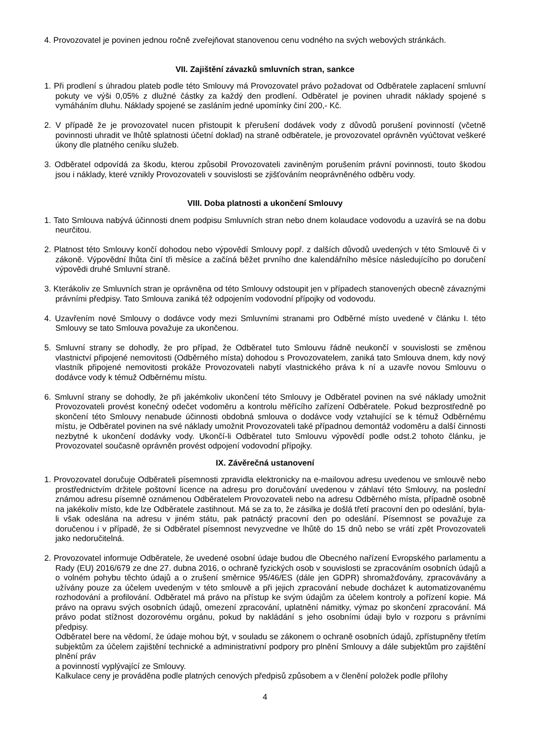4. Provozovatel je povinen jednou ročně zveřejňovat stanovenou cenu vodného na svých webových stránkách.
VII. Zajištění závazků smluvních stran, sankce
1. Při prodlení s úhradou plateb podle této Smlouvy má Provozovatel právo požadovat od Odběratele zaplacení smluvní pokuty ve výši 0,05% z dlužné částky za každý den prodlení. Odběratel je povinen uhradit náklady spojené s vymáháním dluhu. Náklady spojené se zasláním jedné upomínky činí 200,- Kč.
2. V případě že je provozovatel nucen přistoupit k přerušení dodávek vody z důvodů porušení povinností (včetně povinnosti uhradit ve lhůtě splatnosti účetní doklad) na straně odběratele, je provozovatel oprávněn vyúčtovat veškeré úkony dle platného ceníku služeb.
3. Odběratel odpovídá za škodu, kterou způsobil Provozovateli zaviněným porušením právní povinnosti, touto škodou jsou i náklady, které vznikly Provozovateli v souvislosti se zjišťováním neoprávněného odběru vody.
VIII. Doba platnosti a ukončení Smlouvy
1. Tato Smlouva nabývá účinnosti dnem podpisu Smluvních stran nebo dnem kolaudace vodovodu a uzavírá se na dobu neurčitou.
2. Platnost této Smlouvy končí dohodou nebo výpovědí Smlouvy popř. z dalších důvodů uvedených v této Smlouvě či v zákoně. Výpovědní lhůta činí tři měsíce a začíná běžet prvního dne kalendářního měsíce následujícího po doručení výpovědi druhé Smluvní straně.
3. Kterákoliv ze Smluvních stran je oprávněna od této Smlouvy odstoupit jen v případech stanovených obecně závaznými právními předpisy. Tato Smlouva zaniká též odpojením vodovodní přípojky od vodovodu.
4. Uzavřením nové Smlouvy o dodávce vody mezi Smluvními stranami pro Odběrné místo uvedené v článku I. této Smlouvy se tato Smlouva považuje za ukončenou.
5. Smluvní strany se dohodly, že pro případ, že Odběratel tuto Smlouvu řádně neukončí v souvislosti se změnou vlastnictví připojené nemovitosti (Odběrného místa) dohodou s Provozovatelem, zaniká tato Smlouva dnem, kdy nový vlastník připojené nemovitosti prokáže Provozovateli nabytí vlastnického práva k ní a uzavře novou Smlouvu o dodávce vody k témuž Odběrnému místu.
6. Smluvní strany se dohodly, že při jakémkoliv ukončení této Smlouvy je Odběratel povinen na své náklady umožnit Provozovateli provést konečný odečet vodoměru a kontrolu měřícího zařízení Odběratele. Pokud bezprostředně po skončení této Smlouvy nenabude účinnosti obdobná smlouva o dodávce vody vztahující se k témuž Odběrnému místu, je Odběratel povinen na své náklady umožnit Provozovateli také případnou demontáž vodoměru a další činnosti nezbytné k ukončení dodávky vody. Ukončí-li Odběratel tuto Smlouvu výpovědí podle odst.2 tohoto článku, je Provozovatel současně oprávněn provést odpojení vodovodní přípojky.
IX. Závěrečná ustanovení
1. Provozovatel doručuje Odběrateli písemnosti zpravidla elektronicky na e-mailovou adresu uvedenou ve smlouvě nebo prostřednictvím držitele poštovní licence na adresu pro doručování uvedenou v záhlaví této Smlouvy, na poslední známou adresu písemně oznámenou Odběratelem Provozovateli nebo na adresu Odběrného místa, případně osobně na jakékoliv místo, kde lze Odběratele zastihnout. Má se za to, že zásilka je došlá třetí pracovní den po odeslání, byla-li však odeslána na adresu v jiném státu, pak patnáctý pracovní den po odeslání. Písemnost se považuje za doručenou i v případě, že si Odběratel písemnost nevyzvedne ve lhůtě do 15 dnů nebo se vrátí zpět Provozovateli jako nedoručitelná.
2. Provozovatel informuje Odběratele, že uvedené osobní údaje budou dle Obecného nařízení Evropského parlamentu a Rady (EU) 2016/679 ze dne 27. dubna 2016, o ochraně fyzických osob v souvislosti se zpracováním osobních údajů a o volném pohybu těchto údajů a o zrušení směrnice 95/46/ES (dále jen GDPR) shromažďovány, zpracovávány a užívány pouze za účelem uvedeným v této smlouvě a při jejich zpracování nebude docházet k automatizovanému rozhodování a profilování. Odběratel má právo na přístup ke svým údajům za účelem kontroly a pořízení kopie. Má právo na opravu svých osobních údajů, omezení zpracování, uplatnění námitky, výmaz po skončení zpracování. Má právo podat stížnost dozorovému orgánu, pokud by nakládání s jeho osobními údaji bylo v rozporu s právními předpisy.
Odběratel bere na vědomí, že údaje mohou být, v souladu se zákonem o ochraně osobních údajů, zpřístupněny třetím subjektům za účelem zajištění technické a administrativní podpory pro plnění Smlouvy a dále subjektům pro zajištění plnění práv
a povinností vyplývající ze Smlouvy.
Kalkulace ceny je prováděna podle platných cenových předpisů způsobem a v členění položek podle přílohy
4